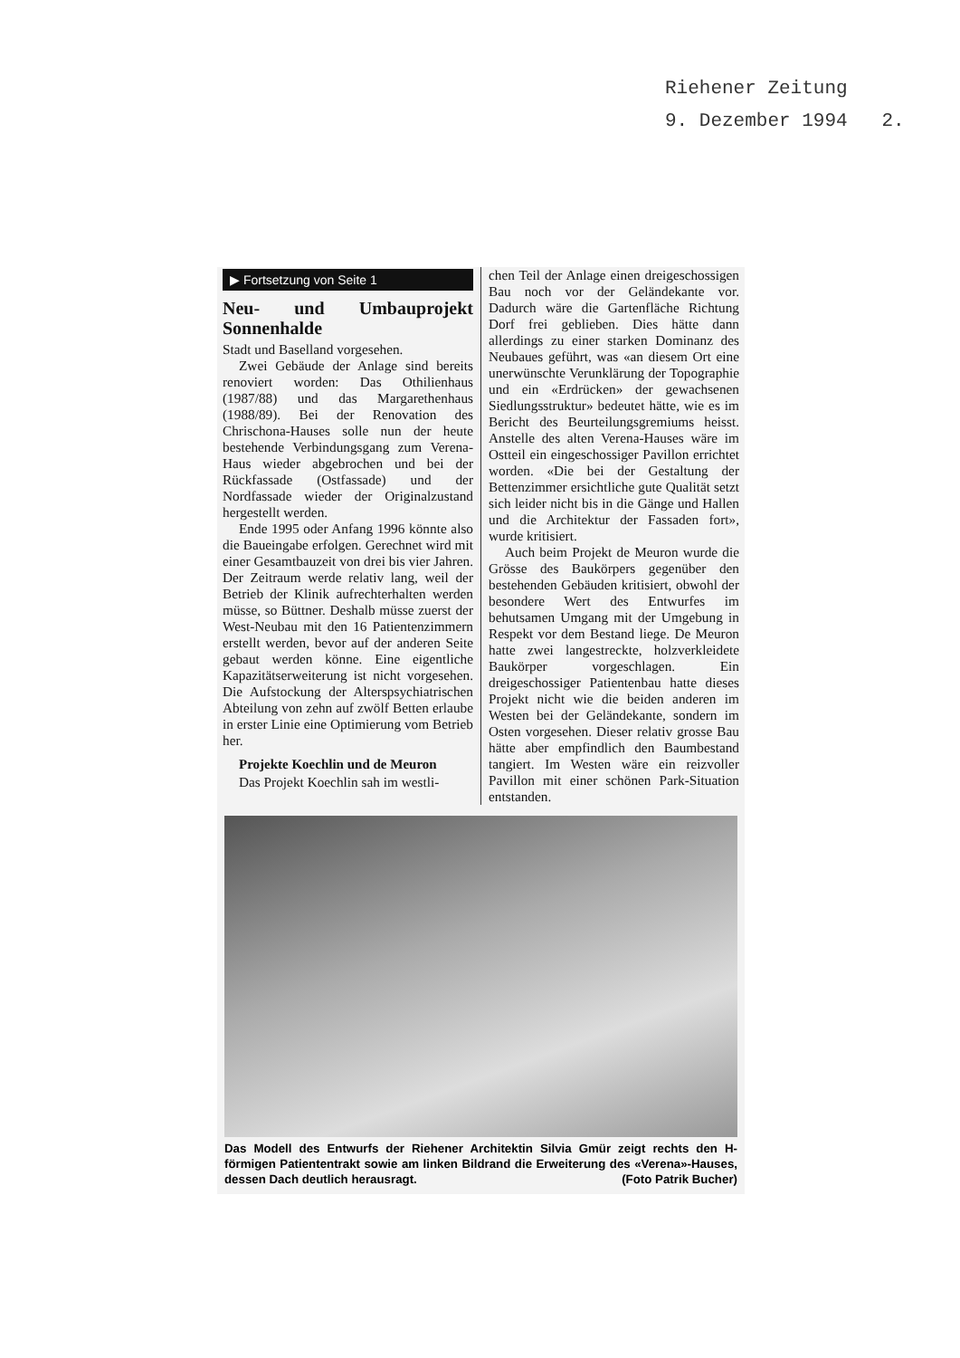Riehener Zeitung
9. Dezember 1994 2.
▶ Fortsetzung von Seite 1
Neu- und Umbauprojekt Sonnenhalde
Stadt und Baselland vorgesehen.
Zwei Gebäude der Anlage sind bereits renoviert worden: Das Othilienhaus (1987/88) und das Margarethenhaus (1988/89). Bei der Renovation des Chrischona-Hauses solle nun der heute bestehende Verbindungsgang zum Verena-Haus wieder abgebrochen und bei der Rückfassade (Ostfassade) und der Nordfassade wieder der Originalzustand hergestellt werden.
Ende 1995 oder Anfang 1996 könnte also die Baueingabe erfolgen. Gerechnet wird mit einer Gesamtbauzeit von drei bis vier Jahren. Der Zeitraum werde relativ lang, weil der Betrieb der Klinik aufrechterhalten werden müsse, so Büttner. Deshalb müsse zuerst der West-Neubau mit den 16 Patientenzimmern erstellt werden, bevor auf der anderen Seite gebaut werden könne. Eine eigentliche Kapazitätserweiterung ist nicht vorgesehen. Die Aufstockung der Alterspsychiatrischen Abteilung von zehn auf zwölf Betten erlaube in erster Linie eine Optimierung vom Betrieb her.
Projekte Koechlin und de Meuron
Das Projekt Koechlin sah im westli-
chen Teil der Anlage einen dreigeschossigen Bau noch vor der Geländekante vor. Dadurch wäre die Gartenfläche Richtung Dorf frei geblieben. Dies hätte dann allerdings zu einer starken Dominanz des Neubaues geführt, was «an diesem Ort eine unerwünschte Verunklärung der Topographie und ein «Erdrücken» der gewachsenen Siedlungsstruktur» bedeutet hätte, wie es im Bericht des Beurteilungsgremiums heisst. Anstelle des alten Verena-Hauses wäre im Ostteil ein eingeschossiger Pavillon errichtet worden. «Die bei der Gestaltung der Bettenzimmer ersichtliche gute Qualität setzt sich leider nicht bis in die Gänge und Hallen und die Architektur der Fassaden fort», wurde kritisiert.
Auch beim Projekt de Meuron wurde die Grösse des Baukörpers gegenüber den bestehenden Gebäuden kritisiert, obwohl der besondere Wert des Entwurfes im behutsamen Umgang mit der Umgebung in Respekt vor dem Bestand liege. De Meuron hatte zwei langestreckte, holzverkleidete Baukörper vorgeschlagen. Ein dreigeschossiger Patientenbau hatte dieses Projekt nicht wie die beiden anderen im Westen bei der Geländekante, sondern im Osten vorgesehen. Dieser relativ grosse Bau hätte aber empfindlich den Baumbestand tangiert. Im Westen wäre ein reizvoller Pavillon mit einer schönen Park-Situation entstanden.
Das Modell des Entwurfs der Riehener Architektin Silvia Gmür zeigt rechts den H-förmigen Patiententrakt sowie am linken Bildrand die Erweiterung des «Verena»-Hauses, dessen Dach deutlich herausragt. (Foto Patrik Bucher)